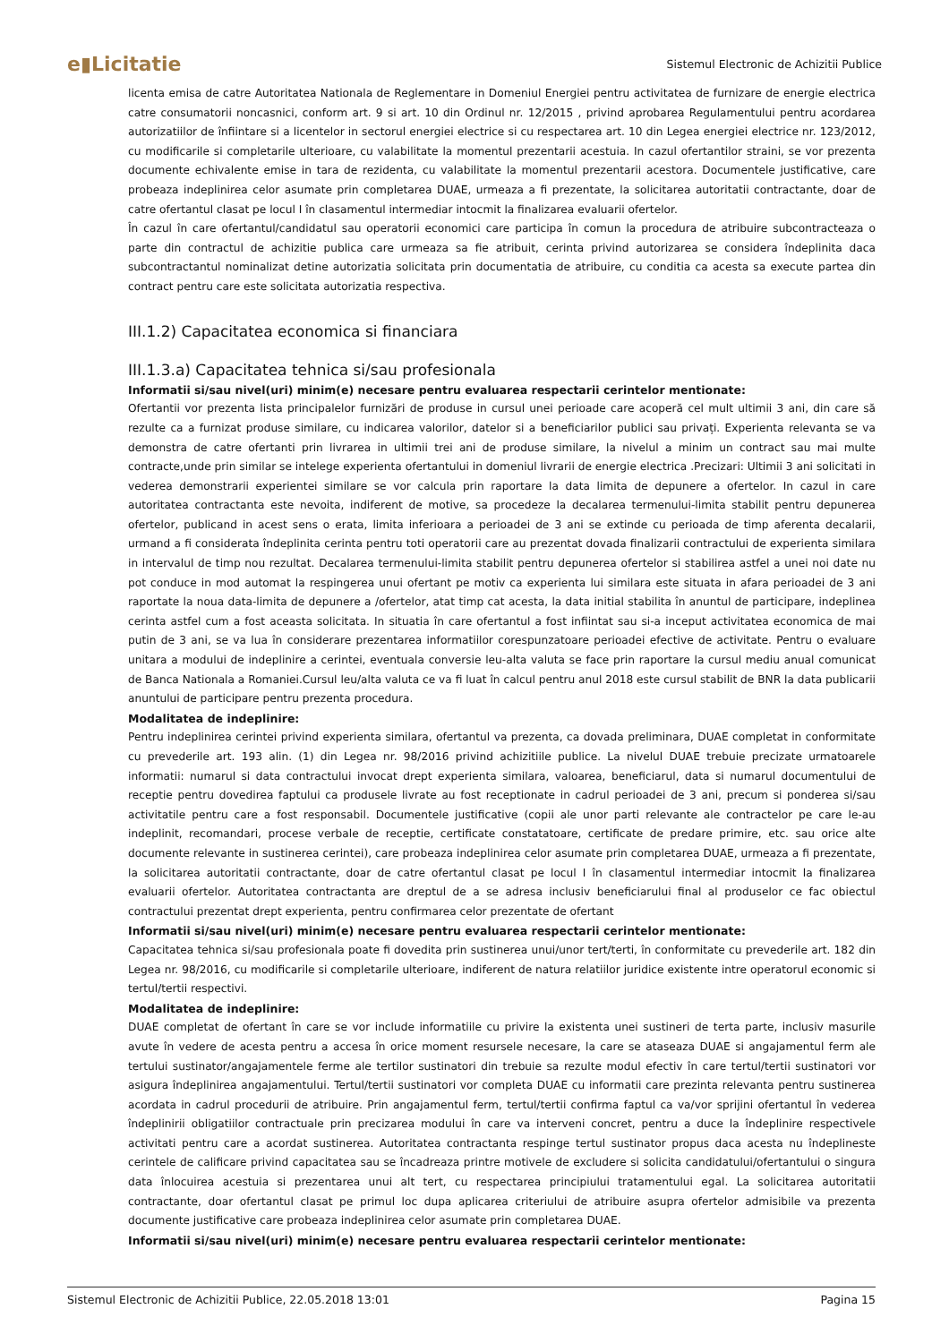e▮Licitatie
Sistemul Electronic de Achizitii Publice
licenta emisa de catre Autoritatea Nationala de Reglementare in Domeniul Energiei pentru activitatea de furnizare de energie electrica catre consumatorii noncasnici, conform art. 9 si art. 10 din Ordinul nr. 12/2015 , privind aprobarea Regulamentului pentru acordarea autorizatiilor de înfiintare si a licentelor in sectorul energiei electrice si cu respectarea art. 10 din Legea energiei electrice nr. 123/2012, cu modificarile si completarile ulterioare, cu valabilitate la momentul prezentarii acestuia. In cazul ofertantilor straini, se vor prezenta documente echivalente emise in tara de rezidenta, cu valabilitate la momentul prezentarii acestora. Documentele justificative, care probeaza indeplinirea celor asumate prin completarea DUAE, urmeaza a fi prezentate, la solicitarea autoritatii contractante, doar de catre ofertantul clasat pe locul I în clasamentul intermediar intocmit la finalizarea evaluarii ofertelor.
În cazul în care ofertantul/candidatul sau operatorii economici care participa în comun la procedura de atribuire subcontracteaza o parte din contractul de achizitie publica care urmeaza sa fie atribuit, cerinta privind autorizarea se considera îndeplinita daca subcontractantul nominalizat detine autorizatia solicitata prin documentatia de atribuire, cu conditia ca acesta sa execute partea din contract pentru care este solicitata autorizatia respectiva.
III.1.2) Capacitatea economica si financiara
III.1.3.a) Capacitatea tehnica si/sau profesionala
Informatii si/sau nivel(uri) minim(e) necesare pentru evaluarea respectarii cerintelor mentionate:
Ofertantii vor prezenta lista principalelor furnizări de produse in cursul unei perioade care acoperă cel mult ultimii 3 ani, din care să rezulte ca a furnizat produse similare, cu indicarea valorilor, datelor si a beneficiarilor publici sau privați. Experienta relevanta se va demonstra de catre ofertanti prin livrarea in ultimii trei ani de produse similare, la nivelul a minim un contract sau mai multe contracte,unde prin similar se intelege experienta ofertantului in domeniul livrarii de energie electrica .Precizari: Ultimii 3 ani solicitati in vederea demonstrarii experientei similare se vor calcula prin raportare la data limita de depunere a ofertelor. In cazul in care autoritatea contractanta este nevoita, indiferent de motive, sa procedeze la decalarea termenului-limita stabilit pentru depunerea ofertelor, publicand in acest sens o erata, limita inferioara a perioadei de 3 ani se extinde cu perioada de timp aferenta decalarii, urmand a fi considerata îndeplinita cerinta pentru toti operatorii care au prezentat dovada finalizarii contractului de experienta similara in intervalul de timp nou rezultat. Decalarea termenului-limita stabilit pentru depunerea ofertelor si stabilirea astfel a unei noi date nu pot conduce in mod automat la respingerea unui ofertant pe motiv ca experienta lui similara este situata in afara perioadei de 3 ani raportate la noua data-limita de depunere a /ofertelor, atat timp cat acesta, la data initial stabilita în anuntul de participare, indeplinea cerinta astfel cum a fost aceasta solicitata. In situatia în care ofertantul a fost infiintat sau si-a inceput activitatea economica de mai putin de 3 ani, se va lua în considerare prezentarea informatiilor corespunzatoare perioadei efective de activitate. Pentru o evaluare unitara a modului de indeplinire a cerintei, eventuala conversie leu-alta valuta se face prin raportare la cursul mediu anual comunicat de Banca Nationala a Romaniei.Cursul leu/alta valuta ce va fi luat în calcul pentru anul 2018 este cursul stabilit de BNR la data publicarii anuntului de participare pentru prezenta procedura.
Modalitatea de indeplinire:
Pentru indeplinirea cerintei privind experienta similara, ofertantul va prezenta, ca dovada preliminara, DUAE completat in conformitate cu prevederile art. 193 alin. (1) din Legea nr. 98/2016 privind achizitiile publice. La nivelul DUAE trebuie precizate urmatoarele informatii: numarul si data contractului invocat drept experienta similara, valoarea, beneficiarul, data si numarul documentului de receptie pentru dovedirea faptului ca produsele livrate au fost receptionate in cadrul perioadei de 3 ani, precum si ponderea si/sau activitatile pentru care a fost responsabil. Documentele justificative (copii ale unor parti relevante ale contractelor pe care le-au indeplinit, recomandari, procese verbale de receptie, certificate constatatoare, certificate de predare primire, etc. sau orice alte documente relevante in sustinerea cerintei), care probeaza indeplinirea celor asumate prin completarea DUAE, urmeaza a fi prezentate, la solicitarea autoritatii contractante, doar de catre ofertantul clasat pe locul I în clasamentul intermediar intocmit la finalizarea evaluarii ofertelor. Autoritatea contractanta are dreptul de a se adresa inclusiv beneficiarului final al produselor ce fac obiectul contractului prezentat drept experienta, pentru confirmarea celor prezentate de ofertant
Informatii si/sau nivel(uri) minim(e) necesare pentru evaluarea respectarii cerintelor mentionate:
Capacitatea tehnica si/sau profesionala poate fi dovedita prin sustinerea unui/unor tert/terti, în conformitate cu prevederile art. 182 din Legea nr. 98/2016, cu modificarile si completarile ulterioare, indiferent de natura relatiilor juridice existente intre operatorul economic si tertul/tertii respectivi.
Modalitatea de indeplinire:
DUAE completat de ofertant în care se vor include informatiile cu privire la existenta unei sustineri de terta parte, inclusiv masurile avute în vedere de acesta pentru a accesa în orice moment resursele necesare, la care se ataseaza DUAE si angajamentul ferm ale tertului sustinator/angajamentele ferme ale tertilor sustinatori din trebuie sa rezulte modul efectiv în care tertul/tertii sustinatori vor asigura îndeplinirea angajamentului. Tertul/tertii sustinatori vor completa DUAE cu informatii care prezinta relevanta pentru sustinerea acordata in cadrul procedurii de atribuire. Prin angajamentul ferm, tertul/tertii confirma faptul ca va/vor sprijini ofertantul în vederea îndeplinirii obligatiilor contractuale prin precizarea modului în care va interveni concret, pentru a duce la îndeplinire respectivele activitati pentru care a acordat sustinerea. Autoritatea contractanta respinge tertul sustinator propus daca acesta nu îndeplineste cerintele de calificare privind capacitatea sau se încadreaza printre motivele de excludere si solicita candidatului/ofertantului o singura data înlocuirea acestuia si prezentarea unui alt tert, cu respectarea principiului tratamentului egal. La solicitarea autoritatii contractante, doar ofertantul clasat pe primul loc dupa aplicarea criteriului de atribuire asupra ofertelor admisibile va prezenta documente justificative care probeaza indeplinirea celor asumate prin completarea DUAE.
Informatii si/sau nivel(uri) minim(e) necesare pentru evaluarea respectarii cerintelor mentionate:
Sistemul Electronic de Achizitii Publice, 22.05.2018 13:01 Pagina 15